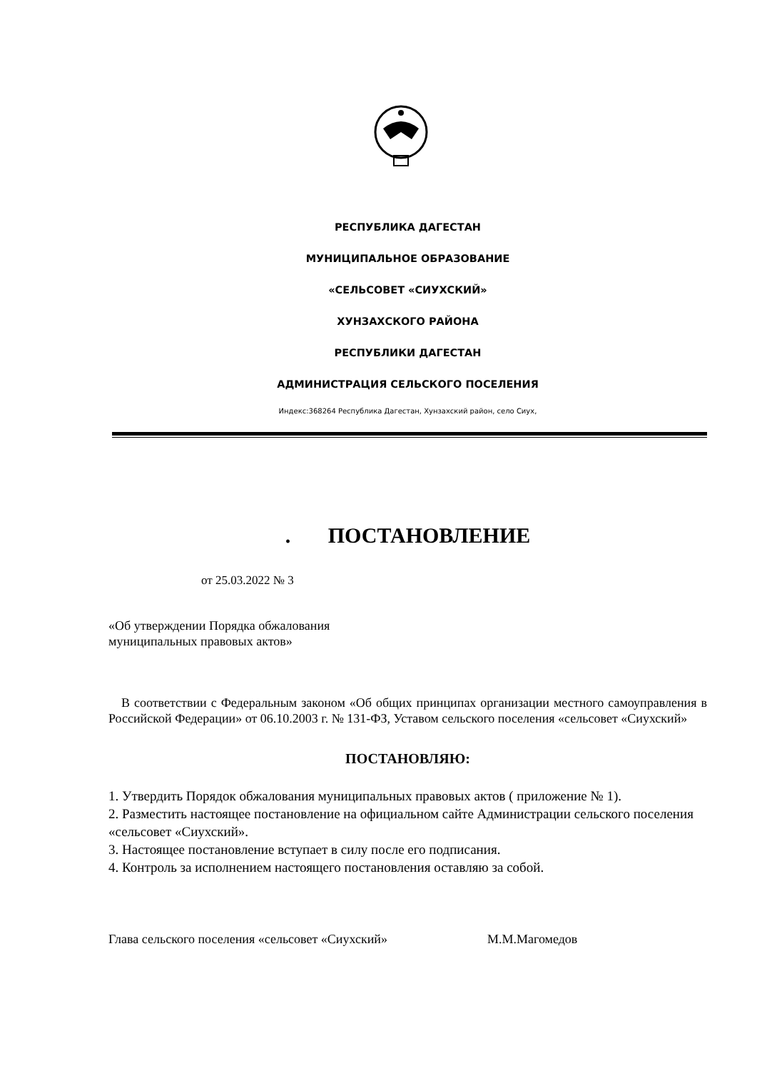РЕСПУБЛИКА ДАГЕСТАН
МУНИЦИПАЛЬНОЕ ОБРАЗОВАНИЕ
«СЕЛЬСОВЕТ «СИУХСКИЙ»
ХУНЗАХСКОГО РАЙОНА
РЕСПУБЛИКИ ДАГЕСТАН
АДМИНИСТРАЦИЯ СЕЛЬСКОГО ПОСЕЛЕНИЯ
Индекс:368264 Республика Дагестан, Хунзахский район, село Сиух,
. ПОСТАНОВЛЕНИЕ
от 25.03.2022 № 3
«Об утверждении Порядка обжалования
муниципальных правовых актов»
В соответствии с Федеральным законом «Об общих принципах организации местного самоуправления в Российской Федерации» от 06.10.2003 г. № 131-ФЗ, Уставом сельского поселения «сельсовет «Сиухский»
ПОСТАНОВЛЯЮ:
1. Утвердить Порядок обжалования муниципальных правовых актов ( приложение № 1).
2. Разместить настоящее постановление на официальном сайте Администрации сельского поселения «сельсовет «Сиухский».
3. Настоящее постановление вступает в силу после его подписания.
4. Контроль за исполнением настоящего постановления оставляю за собой.
Глава сельского поселения «сельсовет «Сиухский» М.М.Магомедов